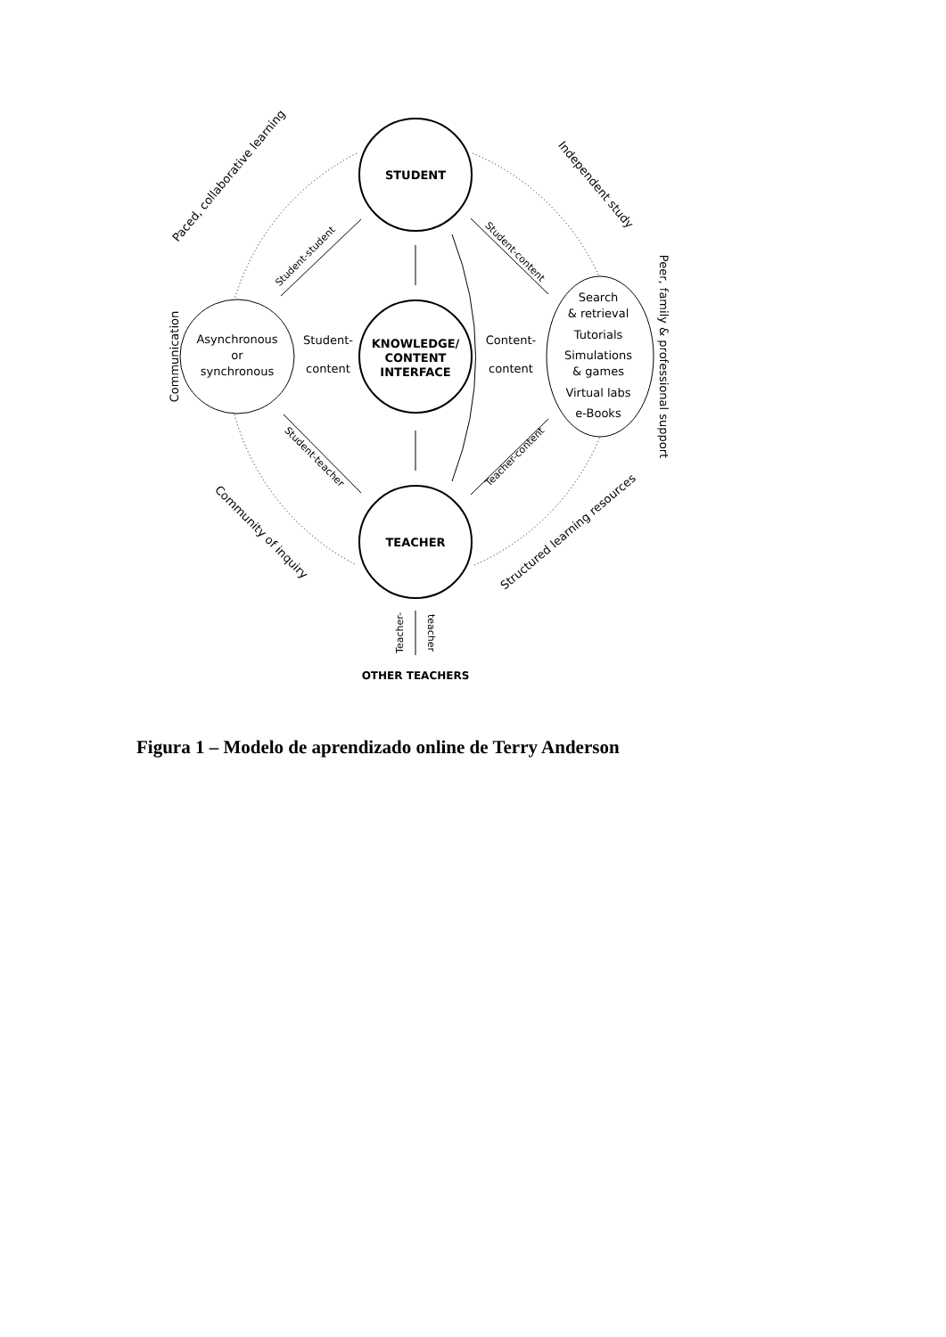STUDENT
KNOWLEDGE/
CONTENT
INTERFACE
TEACHER
Asynchronous
or
synchronous
Student-
content
Content-
content
Search
& retrieval
Tutorials
Simulations
& games
Virtual labs
e-Books
OTHER TEACHERS
Paced, collaborative learning
Independent study
Communication
Peer, family & professional support
Community of inquiry
Structured learning resources
Student-student
Student-content
Student-teacher
Teacher-content
Teacher-
teacher
Figura 1 – Modelo de aprendizado online de Terry Anderson